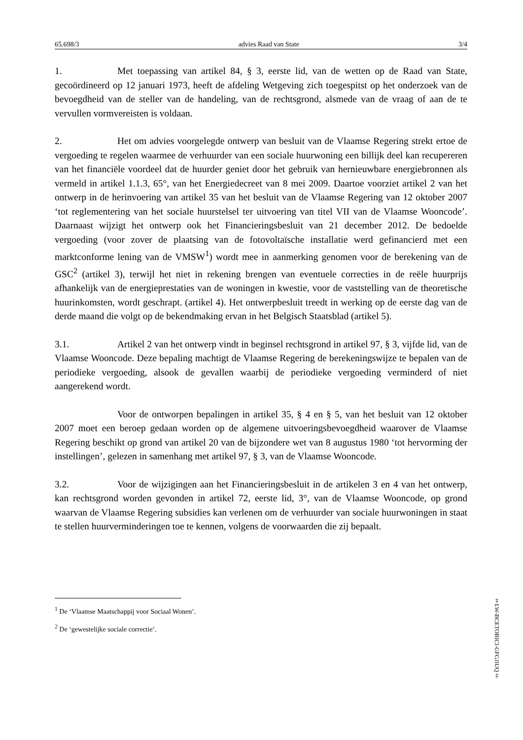65.698/3 advies Raad van State 3/4
1. Met toepassing van artikel 84, § 3, eerste lid, van de wetten op de Raad van State, gecoördineerd op 12 januari 1973, heeft de afdeling Wetgeving zich toegespitst op het onderzoek van de bevoegdheid van de steller van de handeling, van de rechtsgrond, alsmede van de vraag of aan de te vervullen vormvereisten is voldaan.
2. Het om advies voorgelegde ontwerp van besluit van de Vlaamse Regering strekt ertoe de vergoeding te regelen waarmee de verhuurder van een sociale huurwoning een billijk deel kan recupereren van het financiële voordeel dat de huurder geniet door het gebruik van hernieuwbare energiebronnen als vermeld in artikel 1.1.3, 65°, van het Energiedecreet van 8 mei 2009. Daartoe voorziet artikel 2 van het ontwerp in de herinvoering van artikel 35 van het besluit van de Vlaamse Regering van 12 oktober 2007 ‘tot reglementering van het sociale huurstelsel ter uitvoering van titel VII van de Vlaamse Wooncode’. Daarnaast wijzigt het ontwerp ook het Financieringsbesluit van 21 december 2012. De bedoelde vergoeding (voor zover de plaatsing van de fotovoltaïsche installatie werd gefinancierd met een marktconforme lening van de VMSW<sup>1</sup>) wordt mee in aanmerking genomen voor de berekening van de GSC<sup>2</sup> (artikel 3), terwijl het niet in rekening brengen van eventuele correcties in de reële huurprijs afhankelijk van de energieprestaties van de woningen in kwestie, voor de vaststelling van de theoretische huurinkomsten, wordt geschrapt. (artikel 4). Het ontwerpbesluit treedt in werking op de eerste dag van de derde maand die volgt op de bekendmaking ervan in het Belgisch Staatsblad (artikel 5).
3.1. Artikel 2 van het ontwerp vindt in beginsel rechtsgrond in artikel 97, § 3, vijfde lid, van de Vlaamse Wooncode. Deze bepaling machtigt de Vlaamse Regering de berekeningswijze te bepalen van de periodieke vergoeding, alsook de gevallen waarbij de periodieke vergoeding verminderd of niet aangerekend wordt.
Voor de ontworpen bepalingen in artikel 35, § 4 en § 5, van het besluit van 12 oktober 2007 moet een beroep gedaan worden op de algemene uitvoeringsbevoegdheid waarover de Vlaamse Regering beschikt op grond van artikel 20 van de bijzondere wet van 8 augustus 1980 ‘tot hervorming der instellingen’, gelezen in samenhang met artikel 97, § 3, van de Vlaamse Wooncode.
3.2. Voor de wijzigingen aan het Financieringsbesluit in de artikelen 3 en 4 van het ontwerp, kan rechtsgrond worden gevonden in artikel 72, eerste lid, 3°, van de Vlaamse Wooncode, op grond waarvan de Vlaamse Regering subsidies kan verlenen om de verhuurder van sociale huurwoningen in staat te stellen huurverminderingen toe te kennen, volgens de voorwaarden die zij bepaalt.
<sup>1</sup> De ‘Vlaamse Maatschappij voor Sociaal Wonen’.
<sup>2</sup> De ‘gewestelijke sociale correctie’.
‡LW-BCETOBICI-GFGJIUQ‡